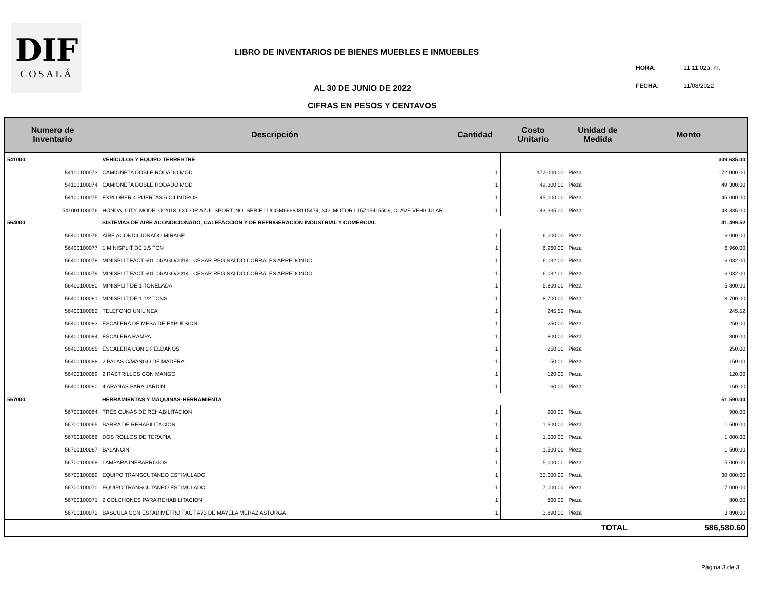DIF
COSALÁ
LIBRO DE INVENTARIOS DE BIENES MUEBLES E INMUEBLES
HORA: 11:11:02a. m.
FECHA: 11/08/2022
AL 30 DE JUNIO DE 2022
CIFRAS EN PESOS Y CENTAVOS
| Numero de Inventario | Descripción | Cantidad | Costo Unitario | Unidad de Medida | Monto |
| --- | --- | --- | --- | --- | --- |
| 541000 | VEHÍCULOS Y EQUIPO TERRESTRE | | | | 309,635.00 |
| 54100100073 | CAMIONETA DOBLE RODADO MOD | 1 | 172,000.00 | Pieza | 172,000.00 |
| 54100100074 | CAMIONETA DOBLE RODADO MOD | 1 | 49,300.00 | Pieza | 49,300.00 |
| 54100100075 | EXPLORER 4 PUERTAS 6 CILINDROS | 1 | 45,000.00 | Pieza | 45,000.00 |
| 541001100076 | HONDA, CITY, MODELO 2018, COLOR AZUL SPORT, NO. SERIE LUCGM6668J3115474, NO. MOTOR L15Z15415509, CLAVE VEHICULAR | 1 | 43,335.00 | Pieza | 43,335.00 |
| 564000 | SISTEMAS DE AIRE ACONDICIONADO, CALEFACCIÓN Y DE REFRIGERACIÓN INDUSTRIAL Y COMERCIAL | | | | 41,499.52 |
| 56400100076 | AIRE ACONDICIONADO MIRAGE | 1 | 6,000.00 | Pieza | 6,000.00 |
| 56400100077 | 1 MINISPLIT DE 1.5 TON | 1 | 6,960.00 | Pieza | 6,960.00 |
| 56400100078 | MINISPLIT FACT 601 04/AGO/2014 - CESAR REGINALDO CORRALES ARREDONDO | 1 | 6,032.00 | Pieza | 6,032.00 |
| 56400100079 | MINISPLIT FACT 601 04/AGO/2014 - CESAR REGINALDO CORRALES ARREDONDO | 1 | 6,032.00 | Pieza | 6,032.00 |
| 56400100080 | MINISPLIT DE 1 TONELADA | 1 | 5,800.00 | Pieza | 5,800.00 |
| 56400100081 | MINISPLIT DE 1 1/2 TONS | 1 | 8,700.00 | Pieza | 8,700.00 |
| 56400100082 | TELEFONO UNILINEA | 1 | 245.52 | Pieza | 245.52 |
| 56400100083 | ESCALERA DE MESA DE EXPULSION | 1 | 250.00 | Pieza | 250.00 |
| 56400100084 | ESCALERA RAMPA | 1 | 800.00 | Pieza | 800.00 |
| 56400100085 | ESCALERA CON 2 PELDAÑOS | 1 | 250.00 | Pieza | 250.00 |
| 56400100088 | 2 PALAS C/MANGO DE MADERA | 1 | 150.00 | Pieza | 150.00 |
| 56400100089 | 2 RASTRILLOS CON MANGO | 1 | 120.00 | Pieza | 120.00 |
| 56400100090 | 4 ARAÑAS PARA JARDIN | 1 | 160.00 | Pieza | 160.00 |
| 567000 | HERRAMIENTAS Y MÁQUINAS-HERRAMIENTA | | | | 51,590.00 |
| 56700100064 | TRES CUNAS DE REHABILITACION | 1 | 900.00 | Pieza | 900.00 |
| 56700100065 | BARRA DE REHABILITACIÓN | 1 | 1,500.00 | Pieza | 1,500.00 |
| 56700100066 | DOS ROLLOS DE TERAPIA | 1 | 1,000.00 | Pieza | 1,000.00 |
| 56700100067 | BALANCIN | 1 | 1,500.00 | Pieza | 1,500.00 |
| 56700100068 | LAMPARA INFRARROJOS | 1 | 5,000.00 | Pieza | 5,000.00 |
| 56700100069 | EQUIPO TRANSCUTANEO ESTIMULADO | 1 | 30,000.00 | Pieza | 30,000.00 |
| 56700100070 | EQUIPO TRANSCUTANEO ESTIMULADO | 1 | 7,000.00 | Pieza | 7,000.00 |
| 56700100071 | 2 COLCHONES PARA REHABILITACION | 1 | 800.00 | Pieza | 800.00 |
| 56700100072 | BASCULA CON ESTADIMETRO FACT A73 DE MAYELA MERAZ ASTORGA | 1 | 3,890.00 | Pieza | 3,890.00 |
| | | | TOTAL | | 586,580.60 |
Página 3 de 3